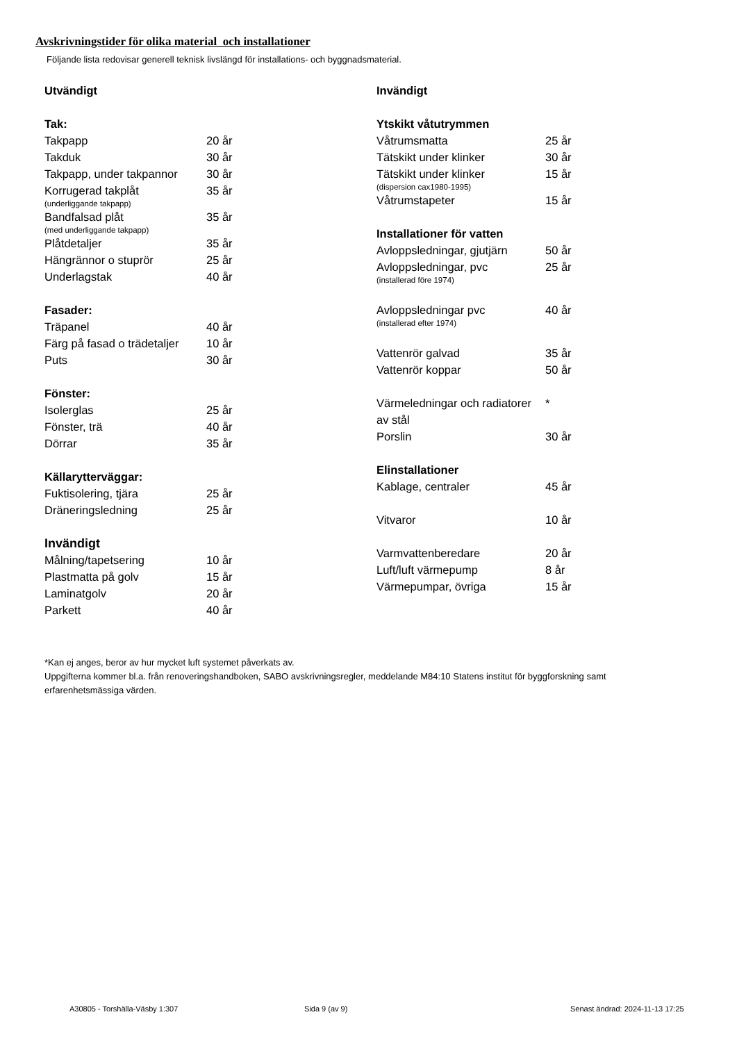Avskrivningstider för olika material och installationer
Följande lista redovisar generell teknisk livslängd för installations- och byggnadsmaterial.
| Utvändigt | |
| --- | --- |
| Tak: | |
| Takpapp | 20 år |
| Takduk | 30 år |
| Takpapp, under takpannor | 30 år |
| Korrugerad takplåt (underliggande takpapp) | 35 år |
| Bandfalsad plåt (med underliggande takpapp) | 35 år |
| Plåtdetaljer | 35 år |
| Hängrännor o stuprör | 25 år |
| Underlagstak | 40 år |
| Fasader: | |
| Träpanel | 40 år |
| Färg på fasad o trädetaljer | 10 år |
| Puts | 30 år |
| Fönster: | |
| Isolerglas | 25 år |
| Fönster, trä | 40 år |
| Dörrar | 35 år |
| Källarytterväggar: | |
| Fuktisolering, tjära | 25 år |
| Dräneringsledning | 25 år |
| Invändigt | |
| Målning/tapetsering | 10 år |
| Plastmatta på golv | 15 år |
| Laminatgolv | 20 år |
| Parkett | 40 år |
| Invändigt | |
| --- | --- |
| Ytskikt våtutrymmen | |
| Våtrumsmatta | 25 år |
| Tätskikt under klinker | 30 år |
| Tätskikt under klinker (dispersion cax1980-1995) | 15 år |
| Våtrumstapeter | 15 år |
| Installationer för vatten | |
| Avloppsledningar, gjutjärn | 50 år |
| Avloppsledningar, pvc (installerad före 1974) | 25 år |
| Avloppsledningar pvc (installerad efter 1974) | 40 år |
| Vattenrör galvad | 35 år |
| Vattenrör koppar | 50 år |
| Värmeledningar och radiatorer av stål | * |
| Porslin | 30 år |
| Elinstallationer | |
| Kablage, centraler | 45 år |
| Vitvaror | 10 år |
| Varmvattenberedare | 20 år |
| Luft/luft värmepump | 8 år |
| Värmepumpar, övriga | 15 år |
*Kan ej anges, beror av hur mycket luft systemet påverkats av.
Uppgifterna kommer bl.a. från renoveringshandboken, SABO avskrivningsregler, meddelande M84:10 Statens institut för byggforskning samt erfarenhetsmässiga värden.
A30805 - Torshälla-Väsby 1:307 Sida 9 (av 9)
Senast ändrad: 2024-11-13 17:25